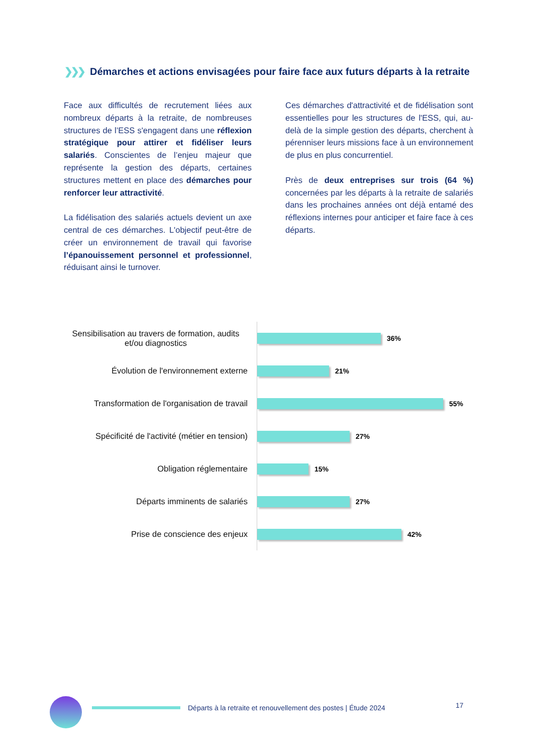❯❯❯ Démarches et actions envisagées pour faire face aux futurs départs à la retraite
Face aux difficultés de recrutement liées aux nombreux départs à la retraite, de nombreuses structures de l’ESS s'engagent dans une réflexion stratégique pour attirer et fidéliser leurs salariés. Conscientes de l’enjeu majeur que représente la gestion des départs, certaines structures mettent en place des démarches pour renforcer leur attractivité.
La fidélisation des salariés actuels devient un axe central de ces démarches. L'objectif peut-être de créer un environnement de travail qui favorise l’épanouissement personnel et professionnel, réduisant ainsi le turnover.
Ces démarches d'attractivité et de fidélisation sont essentielles pour les structures de l'ESS, qui, au-delà de la simple gestion des départs, cherchent à pérenniser leurs missions face à un environnement de plus en plus concurrentiel.
Près de deux entreprises sur trois (64 %) concernées par les départs à la retraite de salariés dans les prochaines années ont déjà entamé des réflexions internes pour anticiper et faire face à ces départs.
Sensibilisation au travers de formation, audits et/ou diagnostics
36%
Évolution de l'environnement externe
21%
Transformation de l'organisation de travail
55%
Spécificité de l'activité (métier en tension)
27%
Obligation réglementaire
15%
Départs imminents de salariés
27%
Prise de conscience des enjeux
42%
Départs à la retraite et renouvellement des postes | Étude 2024
17